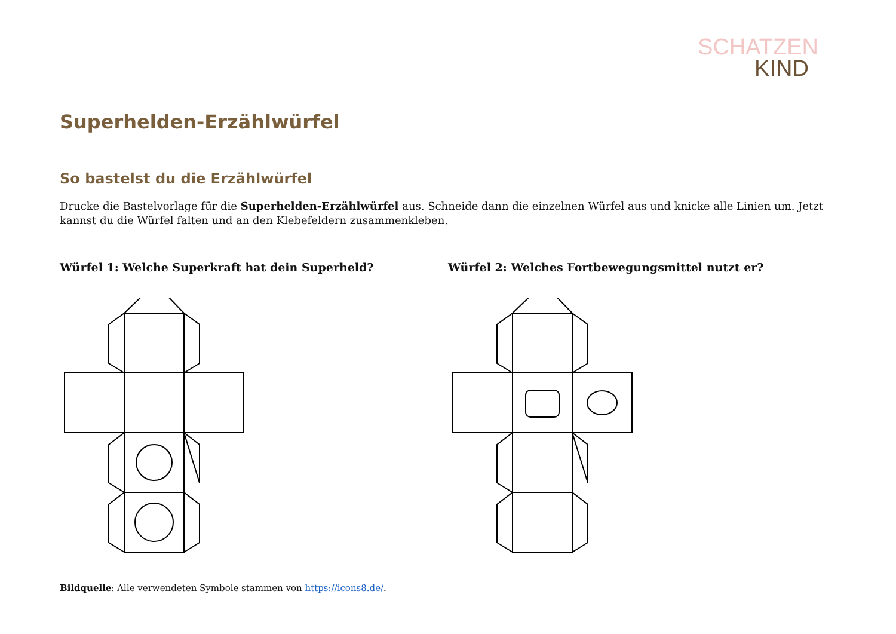SCHATZEN
KIND
Superhelden-Erzählwürfel
So bastelst du die Erzählwürfel
Drucke die Bastelvorlage für die Superhelden-Erzählwürfel aus. Schneide dann die einzelnen Würfel aus und knicke alle Linien um. Jetzt kannst du die Würfel falten und an den Klebefeldern zusammenkleben.
Würfel 1: Welche Superkraft hat dein Superheld? Würfel 2: Welches Fortbewegungsmittel nutzt er?
Bildquelle: Alle verwendeten Symbole stammen von https://icons8.de/.